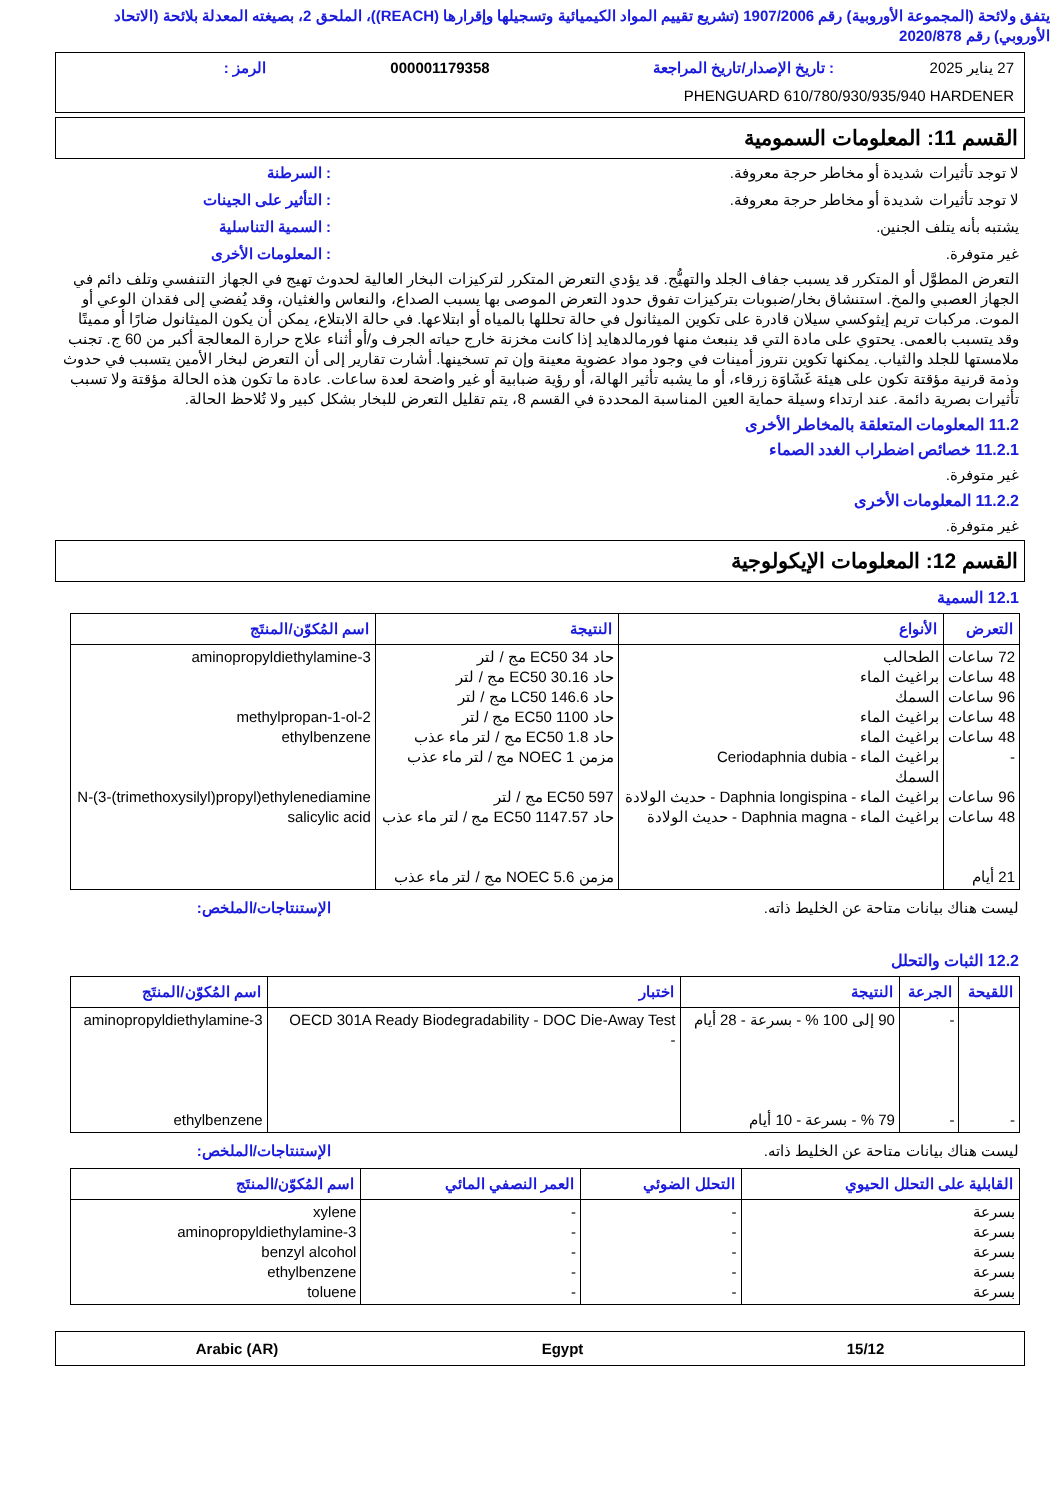يتفق ولائحة (المجموعة الأوروبية) رقم 1907/2006 (تشريع تقييم المواد الكيميائية وتسجيلها وإقرارها (REACH))، الملحق 2، بصيغته المعدلة بلائحة (الاتحاد الأوروبي) رقم 2020/878
27 يناير 2025: تاريخ الإصدار/تاريخ المراجعة 000001179358 الرمز :
PHENGUARD 610/780/930/935/940 HARDENER
القسم 11: المعلومات السمومية
لا توجد تأثيرات شديدة أو مخاطر حرجة معروفة.: السرطنة
لا توجد تأثيرات شديدة أو مخاطر حرجة معروفة.: التأثير على الجينات
يشتبه بأنه يتلف الجنين.: السمية التناسلية
غير متوفرة.: المعلومات الأخرى
التعرض المطوَّل أو المتكرر قد يسبب جفاف الجلد والتهيُّج. قد يؤدي التعرض المتكرر لتركيزات البخار العالية لحدوث تهيج في الجهاز التنفسي وتلف دائم في الجهاز العصبي والمخ. استنشاق بخار/ضبوبات بتركيزات تفوق حدود التعرض الموصى بها يسبب الصداع، والنعاس والغثيان، وقد يُفضي إلى فقدان الوعي أو الموت. مركبات تريم إيثوكسي سيلان قادرة على تكوين الميثانول في حالة تحللها بالمياه أو ابتلاعها. في حالة الابتلاع، يمكن أن يكون الميثانول ضارًا أو مميتًا وقد يتسبب بالعمى. يحتوي على مادة التي قد ينبعث منها فورمالدهايد إذا كانت مخزنة خارج حياته الجرف و/أو أثناء علاج حرارة المعالجة أكبر من 60 ج. تجنب ملامستها للجلد والثياب. يمكنها تكوين نتروز أمينات في وجود مواد عضوية معينة وإن تم تسخينها. أشارت تقارير إلى أن التعرض لبخار الأمين يتسبب في حدوث وذمة قرنية مؤقتة تكون على هيئة غَشَاوَة زرقاء، أو ما يشبه تأثير الهالة، أو رؤية ضبابية أو غير واضحة لعدة ساعات. عادة ما تكون هذه الحالة مؤقتة ولا تسبب تأثيرات بصرية دائمة. عند ارتداء وسيلة حماية العين المناسبة المحددة في القسم 8، يتم تقليل التعرض للبخار بشكل كبير ولا تُلاحظ الحالة.
11.2 المعلومات المتعلقة بالمخاطر الأخرى
11.2.1 خصائص اضطراب الغدد الصماء
غير متوفرة.
11.2.2 المعلومات الأخرى
غير متوفرة.
القسم 12: المعلومات الإيكولوجية
12.1 السمية
| التعرض | الأنواع | النتيجة | اسم المُكوّن/المنتَج |
| --- | --- | --- | --- |
| 72 ساعات 48 ساعات 96 ساعات 48 ساعات 48 ساعات - 96 ساعات 48 ساعات 21 أيام | الطحالب براغيث الماء السمك براغيث الماء براغيث الماء براغيث الماء - Ceriodaphnia dubia السمك براغيث الماء - Daphnia longispina - حديث الولادة براغيث الماء - Daphnia magna - حديث الولادة | حاد EC50 34 مج / لتر حاد EC50 30.16 مج / لتر حاد LC50 146.6 مج / لتر حاد EC50 1100 مج / لتر حاد EC50 1.8 مج / لتر ماء عذب مزمن NOEC 1 مج / لتر ماء عذب EC50 597 مج / لتر حاد EC50 1147.57 مج / لتر ماء عذب مزمن NOEC 5.6 مج / لتر ماء عذب | 3-aminopropyldiethylamine 2-methylpropan-1-ol ethylbenzene N-(3-(trimethoxysilyl)propyl)ethylenediamine salicylic acid |
ليست هناك بيانات متاحة عن الخليط ذاته. الإستنتاجات/الملخص:
12.2 الثبات والتحلل
| اللقيحة | الجرعة | النتيجة | اختبار | اسم المُكوّن/المنتَج |
| --- | --- | --- | --- | --- |
| - | - - | 90 إلى 100 % - بسرعة - 28 أيام 79 % - بسرعة - 10 أيام | OECD 301A Ready Biodegradability - DOC Die-Away Test - | 3-aminopropyldiethylamine ethylbenzene |
ليست هناك بيانات متاحة عن الخليط ذاته. الإستنتاجات/الملخص:
| القابلية على التحلل الحيوي | التحلل الضوئي | العمر النصفي المائي | اسم المُكوّن/المنتَج |
| --- | --- | --- | --- |
| بسرعة بسرعة بسرعة بسرعة بسرعة | - - - - - | - - - - - | xylene 3-aminopropyldiethylamine benzyl alcohol ethylbenzene toluene |
15/12 Egypt Arabic (AR)